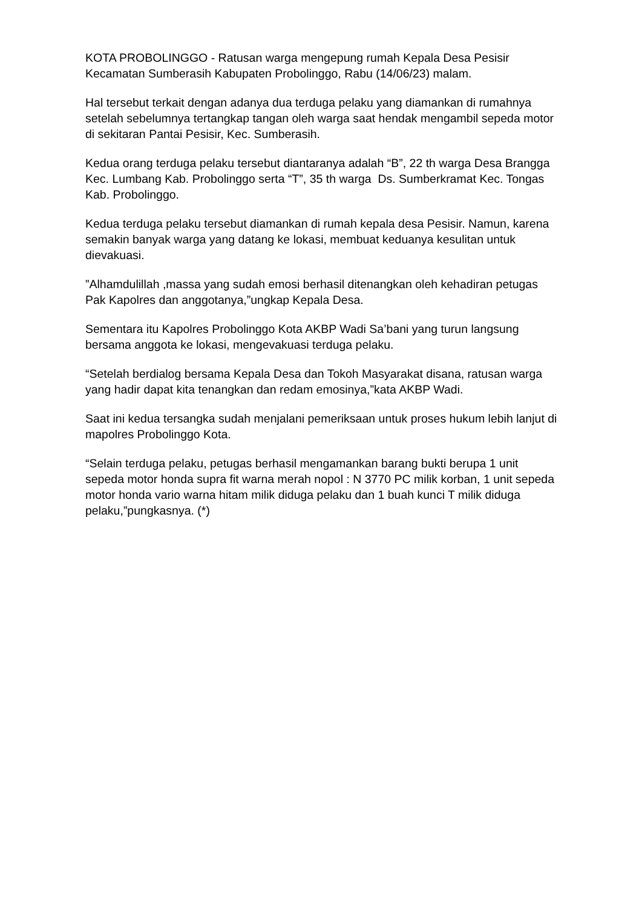KOTA PROBOLINGGO - Ratusan warga mengepung rumah Kepala Desa Pesisir Kecamatan Sumberasih Kabupaten Probolinggo, Rabu (14/06/23) malam.
Hal tersebut terkait dengan adanya dua terduga pelaku yang diamankan di rumahnya setelah sebelumnya tertangkap tangan oleh warga saat hendak mengambil sepeda motor di sekitaran Pantai Pesisir, Kec. Sumberasih.
Kedua orang terduga pelaku tersebut diantaranya adalah “B”, 22 th warga Desa Brangga Kec. Lumbang Kab. Probolinggo serta “T”, 35 th warga Ds. Sumberkramat Kec. Tongas Kab. Probolinggo.
Kedua terduga pelaku tersebut diamankan di rumah kepala desa Pesisir. Namun, karena semakin banyak warga yang datang ke lokasi, membuat keduanya kesulitan untuk dievakuasi.
”Alhamdulillah ,massa yang sudah emosi berhasil ditenangkan oleh kehadiran petugas Pak Kapolres dan anggotanya,”ungkap Kepala Desa.
Sementara itu Kapolres Probolinggo Kota AKBP Wadi Sa’bani yang turun langsung bersama anggota ke lokasi, mengevakuasi terduga pelaku.
“Setelah berdialog bersama Kepala Desa dan Tokoh Masyarakat disana, ratusan warga yang hadir dapat kita tenangkan dan redam emosinya,”kata AKBP Wadi.
Saat ini kedua tersangka sudah menjalani pemeriksaan untuk proses hukum lebih lanjut di mapolres Probolinggo Kota.
“Selain terduga pelaku, petugas berhasil mengamankan barang bukti berupa 1 unit sepeda motor honda supra fit warna merah nopol : N 3770 PC milik korban, 1 unit sepeda motor honda vario warna hitam milik diduga pelaku dan 1 buah kunci T milik diduga pelaku,”pungkasnya. (*)